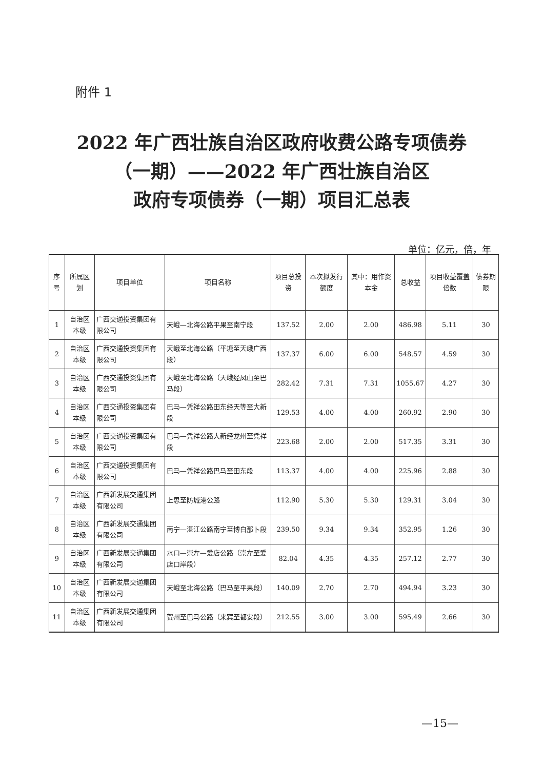附件 1
2022 年广西壮族自治区政府收费公路专项债券
（一期）——2022 年广西壮族自治区
政府专项债券（一期）项目汇总表
单位：亿元，倍，年
| 序号 | 所属区划 | 项目单位 | 项目名称 | 项目总投资 | 本次拟发行额度 | 其中：用作资本金 | 总收益 | 项目收益覆盖倍数 | 债券期限 |
| --- | --- | --- | --- | --- | --- | --- | --- | --- | --- |
| 1 | 自治区本级 | 广西交通投资集团有限公司 | 天峨—北海公路平果至南宁段 | 137.52 | 2.00 | 2.00 | 486.98 | 5.11 | 30 |
| 2 | 自治区本级 | 广西交通投资集团有限公司 | 天峨至北海公路（平塘至天峨广西段） | 137.37 | 6.00 | 6.00 | 548.57 | 4.59 | 30 |
| 3 | 自治区本级 | 广西交通投资集团有限公司 | 天峨至北海公路（天峨经凤山至巴马段） | 282.42 | 7.31 | 7.31 | 1055.67 | 4.27 | 30 |
| 4 | 自治区本级 | 广西交通投资集团有限公司 | 巴马—凭祥公路田东经天等至大新段 | 129.53 | 4.00 | 4.00 | 260.92 | 2.90 | 30 |
| 5 | 自治区本级 | 广西交通投资集团有限公司 | 巴马—凭祥公路大新经龙州至凭祥段 | 223.68 | 2.00 | 2.00 | 517.35 | 3.31 | 30 |
| 6 | 自治区本级 | 广西交通投资集团有限公司 | 巴马—凭祥公路巴马至田东段 | 113.37 | 4.00 | 4.00 | 225.96 | 2.88 | 30 |
| 7 | 自治区本级 | 广西新发展交通集团有限公司 | 上思至防城港公路 | 112.90 | 5.30 | 5.30 | 129.31 | 3.04 | 30 |
| 8 | 自治区本级 | 广西新发展交通集团有限公司 | 南宁—湛江公路南宁至博白那卜段 | 239.50 | 9.34 | 9.34 | 352.95 | 1.26 | 30 |
| 9 | 自治区本级 | 广西新发展交通集团有限公司 | 水口—崇左—爱店公路（崇左至爱店口岸段） | 82.04 | 4.35 | 4.35 | 257.12 | 2.77 | 30 |
| 10 | 自治区本级 | 广西新发展交通集团有限公司 | 天峨至北海公路（巴马至平果段） | 140.09 | 2.70 | 2.70 | 494.94 | 3.23 | 30 |
| 11 | 自治区本级 | 广西新发展交通集团有限公司 | 贺州至巴马公路（来宾至都安段） | 212.55 | 3.00 | 3.00 | 595.49 | 2.66 | 30 |
—15—